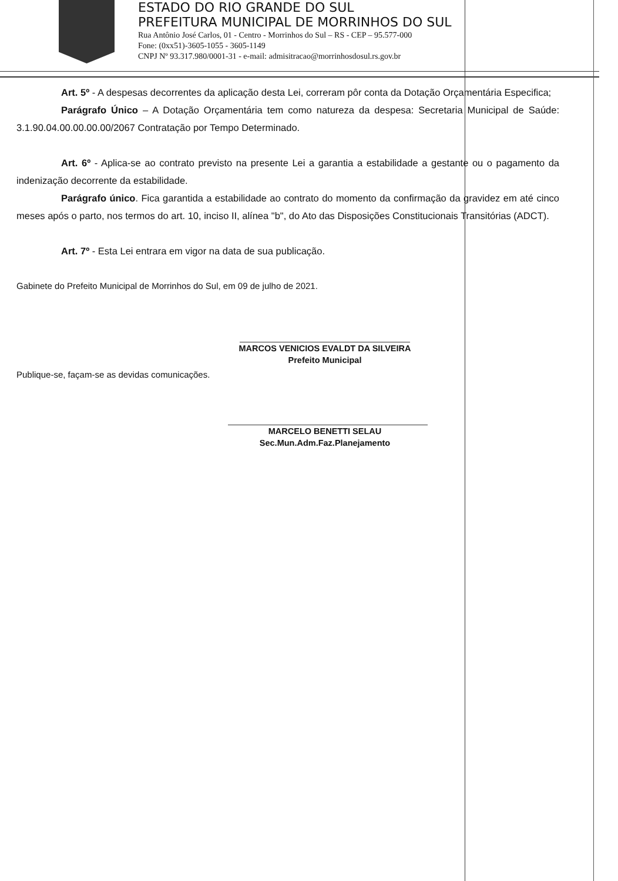ESTADO DO RIO GRANDE DO SUL
PREFEITURA MUNICIPAL DE MORRINHOS DO SUL
Rua Antônio José Carlos, 01 - Centro - Morrinhos do Sul – RS - CEP – 95.577-000
Fone: (0xx51)-3605-1055 - 3605-1149
CNPJ Nº 93.317.980/0001-31 - e-mail: admisitracao@morrinhosdosul.rs.gov.br
Art. 5º - A despesas decorrentes da aplicação desta Lei, correram pôr conta da Dotação Orçamentária Especifica;
Parágrafo Único – A Dotação Orçamentária tem como natureza da despesa: Secretaria Municipal de Saúde: 3.1.90.04.00.00.00.00/2067 Contratação por Tempo Determinado.
Art. 6º - Aplica-se ao contrato previsto na presente Lei a garantia a estabilidade a gestante ou o pagamento da indenização decorrente da estabilidade.
Parágrafo único. Fica garantida a estabilidade ao contrato do momento da confirmação da gravidez em até cinco meses após o parto, nos termos do art. 10, inciso II, alínea "b", do Ato das Disposições Constitucionais Transitórias (ADCT).
Art. 7º - Esta Lei entrara em vigor na data de sua publicação.
Gabinete do Prefeito Municipal de Morrinhos do Sul, em 09 de julho de 2021.
MARCOS VENICIOS EVALDT DA SILVEIRA
Prefeito Municipal
Publique-se, façam-se as devidas comunicações.
MARCELO BENETTI SELAU
Sec.Mun.Adm.Faz.Planejamento